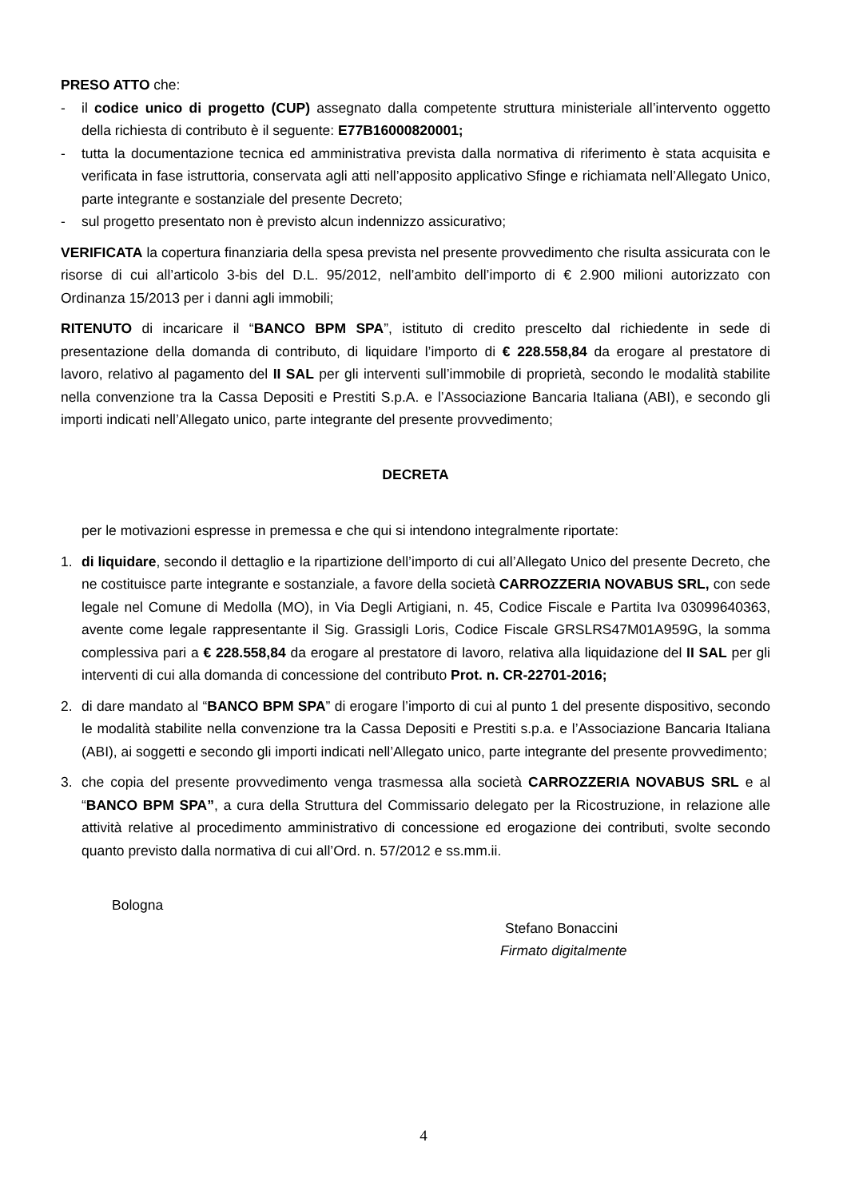PRESO ATTO che:
- il codice unico di progetto (CUP) assegnato dalla competente struttura ministeriale all’intervento oggetto della richiesta di contributo è il seguente: E77B16000820001;
- tutta la documentazione tecnica ed amministrativa prevista dalla normativa di riferimento è stata acquisita e verificata in fase istruttoria, conservata agli atti nell’apposito applicativo Sfinge e richiamata nell’Allegato Unico, parte integrante e sostanziale del presente Decreto;
- sul progetto presentato non è previsto alcun indennizzo assicurativo;
VERIFICATA la copertura finanziaria della spesa prevista nel presente provvedimento che risulta assicurata con le risorse di cui all’articolo 3-bis del D.L. 95/2012, nell’ambito dell’importo di € 2.900 milioni autorizzato con Ordinanza 15/2013 per i danni agli immobili;
RITENUTO di incaricare il “BANCO BPM SPA”, istituto di credito prescelto dal richiedente in sede di presentazione della domanda di contributo, di liquidare l’importo di € 228.558,84 da erogare al prestatore di lavoro, relativo al pagamento del II SAL per gli interventi sull’immobile di proprietà, secondo le modalità stabilite nella convenzione tra la Cassa Depositi e Prestiti S.p.A. e l’Associazione Bancaria Italiana (ABI), e secondo gli importi indicati nell’Allegato unico, parte integrante del presente provvedimento;
DECRETA
per le motivazioni espresse in premessa e che qui si intendono integralmente riportate:
1. di liquidare, secondo il dettaglio e la ripartizione dell’importo di cui all’Allegato Unico del presente Decreto, che ne costituisce parte integrante e sostanziale, a favore della società CARROZZERIA NOVABUS SRL, con sede legale nel Comune di Medolla (MO), in Via Degli Artigiani, n. 45, Codice Fiscale e Partita Iva 03099640363, avente come legale rappresentante il Sig. Grassigli Loris, Codice Fiscale GRSLRS47M01A959G, la somma complessiva pari a € 228.558,84 da erogare al prestatore di lavoro, relativa alla liquidazione del II SAL per gli interventi di cui alla domanda di concessione del contributo Prot. n. CR-22701-2016;
2. di dare mandato al “BANCO BPM SPA” di erogare l’importo di cui al punto 1 del presente dispositivo, secondo le modalità stabilite nella convenzione tra la Cassa Depositi e Prestiti s.p.a. e l’Associazione Bancaria Italiana (ABI), ai soggetti e secondo gli importi indicati nell’Allegato unico, parte integrante del presente provvedimento;
3. che copia del presente provvedimento venga trasmessa alla società CARROZZERIA NOVABUS SRL e al “BANCO BPM SPA”, a cura della Struttura del Commissario delegato per la Ricostruzione, in relazione alle attività relative al procedimento amministrativo di concessione ed erogazione dei contributi, svolte secondo quanto previsto dalla normativa di cui all’Ord. n. 57/2012 e ss.mm.ii.
Bologna
Stefano Bonaccini
Firmato digitalmente
4